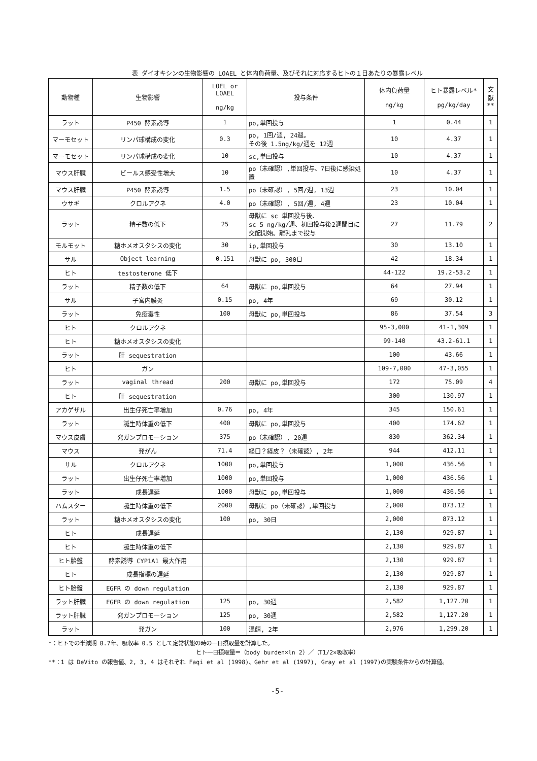表 ダイオキシンの生物影響の LOAEL と体内負荷量、及びそれに対応するヒトの１日あたりの暴露レベル
| 動物種 | 生物影響 | LOEL or LOAEL ng/kg | 投与条件 | 体内負荷量 ng/kg | ヒト暴露レベル* pg/kg/day | 文献 ** |
| --- | --- | --- | --- | --- | --- | --- |
| ラット | P450 酵素誘導 | 1 | po,単回投与 | 1 | 0.44 | 1 |
| マーモセット | リンパ球構成の変化 | 0.3 | po, 1回/週, 24週。 その後 1.5ng/kg/週を 12週 | 10 | 4.37 | 1 |
| マーモセット | リンパ球構成の変化 | 10 | sc,単回投与 | 10 | 4.37 | 1 |
| マウス肝臓 | ビールス感受性増大 | 10 | po（未確認）,単回投与、7日後に感染処置 | 10 | 4.37 | 1 |
| マウス肝臓 | P450 酵素誘導 | 1.5 | po（未確認）, 5回/週, 13週 | 23 | 10.04 | 1 |
| ウサギ | クロルアクネ | 4.0 | po（未確認）, 5回/週, 4週 | 23 | 10.04 | 1 |
| ラット | 精子数の低下 | 25 | 母獣に sc 単回投与後、 sc 5 ng/kg/週、初回投与後2週間目に交配開始。離乳まで投与 | 27 | 11.79 | 2 |
| モルモット | 糖ホメオスタシスの変化 | 30 | ip,単回投与 | 30 | 13.10 | 1 |
| サル | Object learning | 0.151 | 母獣に po, 300日 | 42 | 18.34 | 1 |
| ヒト | testosterone 低下 | | | 44-122 | 19.2-53.2 | 1 |
| ラット | 精子数の低下 | 64 | 母獣に po,単回投与 | 64 | 27.94 | 1 |
| サル | 子宮内膜炎 | 0.15 | po, 4年 | 69 | 30.12 | 1 |
| ラット | 免疫毒性 | 100 | 母獣に po,単回投与 | 86 | 37.54 | 3 |
| ヒト | クロルアクネ | | | 95-3,000 | 41-1,309 | 1 |
| ヒト | 糖ホメオスタシスの変化 | | | 99-140 | 43.2-61.1 | 1 |
| ラット | 肝 sequestration | | | 100 | 43.66 | 1 |
| ヒト | ガン | | | 109-7,000 | 47-3,055 | 1 |
| ラット | vaginal thread | 200 | 母獣に po,単回投与 | 172 | 75.09 | 4 |
| ヒト | 肝 sequestration | | | 300 | 130.97 | 1 |
| アカゲザル | 出生仔死亡率増加 | 0.76 | po, 4年 | 345 | 150.61 | 1 |
| ラット | 誕生時体重の低下 | 400 | 母獣に po,単回投与 | 400 | 174.62 | 1 |
| マウス皮膚 | 発ガンプロモーション | 375 | po（未確認）, 20週 | 830 | 362.34 | 1 |
| マウス | 発がん | 71.4 | 経口？経皮？（未確認）, 2年 | 944 | 412.11 | 1 |
| サル | クロルアクネ | 1000 | po,単回投与 | 1,000 | 436.56 | 1 |
| ラット | 出生仔死亡率増加 | 1000 | po,単回投与 | 1,000 | 436.56 | 1 |
| ラット | 成長遅延 | 1000 | 母獣に po,単回投与 | 1,000 | 436.56 | 1 |
| ハムスター | 誕生時体重の低下 | 2000 | 母獣に po（未確認）,単回投与 | 2,000 | 873.12 | 1 |
| ラット | 糖ホメオスタシスの変化 | 100 | po, 30日 | 2,000 | 873.12 | 1 |
| ヒト | 成長遅延 | | | 2,130 | 929.87 | 1 |
| ヒト | 誕生時体重の低下 | | | 2,130 | 929.87 | 1 |
| ヒト胎盤 | 酵素誘導 CYP1A1 最大作用 | | | 2,130 | 929.87 | 1 |
| ヒト | 成長指標の遅延 | | | 2,130 | 929.87 | 1 |
| ヒト胎盤 | EGFR の down regulation | | | 2,130 | 929.87 | 1 |
| ラット肝臓 | EGFR の down regulation | 125 | po, 30週 | 2,582 | 1,127.20 | 1 |
| ラット肝臓 | 発ガンプロモーション | 125 | po, 30週 | 2,582 | 1,127.20 | 1 |
| ラット | 発ガン | 100 | 混餌, 2年 | 2,976 | 1,299.20 | 1 |
*：ヒトでの半減期 8.7年、吸収率 0.5 として定常状態の時の一日摂取量を計算した。
ヒト一日摂取量＝（body burden×ln 2）／（T1/2×吸収率）
**：1 は DeVito の報告値、2, 3, 4 はそれぞれ Faqi et al (1998)、Gehr et al (1997), Gray et al (1997)の実験条件からの計算値。
-5-